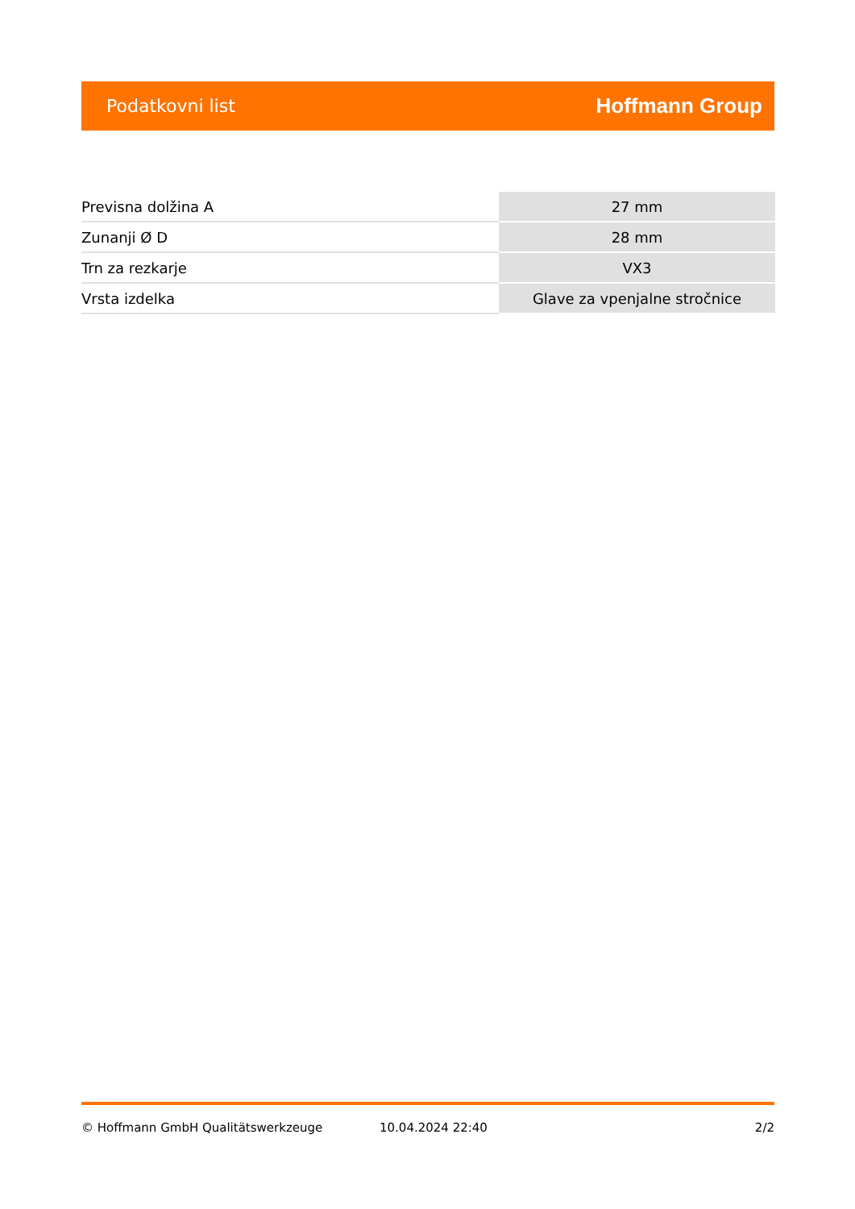Podatkovni list Hoffmann Group
| Previsna dolžina A | 27 mm |
| Zunanji Ø D | 28 mm |
| Trn za rezkarje | VX3 |
| Vrsta izdelka | Glave za vpenjalne stročnice |
© Hoffmann GmbH Qualitätswerkzeuge 10.04.2024 22:40 2/2